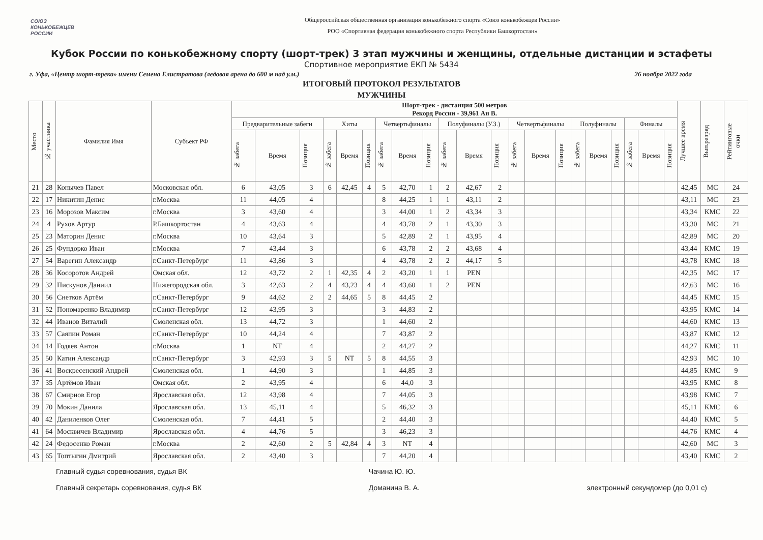СОЮЗ
КОНЬКОБЕЖЦЕВ
РОССИИ
Общероссийская общественная организация конькобежного спорта «Союз конькобежцев России»
РОО «Спортивная федерация конькобежного спорта Республики Башкортостан»
Кубок России по конькобежному спорту (шорт-трек) 3 этап мужчины и женщины, отдельные дистанции и эстафеты
Спортивное мероприятие ЕКП № 5434
г. Уфа, «Центр шорт-трека» имени Семена Елистратова (ледовая арена до 600 м над у.м.) 26 ноября 2022 года
ИТОГОВЫЙ ПРОТОКОЛ РЕЗУЛЬТАТОВ
МУЖЧИНЫ
| Место | № участника | Фамилия Имя | Субъект РФ | Шорт-трек - дистанция 500 метров Рекорд России - 39,961 Ан В. | | | | | | | | | | | | | | | | | | | | | Лучшее время | Вып.разряд | Рейтинговые очки |
| --- | --- | --- | --- | --- | --- | --- | --- | --- | --- | --- | --- | --- | --- | --- | --- | --- | --- | --- | --- | --- | --- | --- | --- | --- | --- | --- | --- |
| | | | | Предварительные забеги | | | Хиты | | | Четвертьфиналы | | | Полуфиналы (У.З.) | | | Четвертьфиналы | | | Полуфиналы | | | Финалы | | | | | |
| | | | | № забега | Время | Позиция | № забега | Время | Позиция | № забега | Время | Позиция | № забега | Время | Позиция | № забега | Время | Позиция | № забега | Время | Позиция | № забега | Время | Позиция | | | |
| 21 | 28 | Конычев Павел | Московская обл. | 6 | 43,05 | 3 | 6 | 42,45 | 4 | 5 | 42,70 | 1 | 2 | 42,67 | 2 | | | | | | | | | | 42,45 | МС | 24 |
| 22 | 17 | Никитин Денис | г.Москва | 11 | 44,05 | 4 | | | | 8 | 44,25 | 1 | 1 | 43,11 | 2 | | | | | | | | | | 43,11 | МС | 23 |
| 23 | 16 | Морозов Максим | г.Москва | 3 | 43,60 | 4 | | | | 3 | 44,00 | 1 | 2 | 43,34 | 3 | | | | | | | | | | 43,34 | КМС | 22 |
| 24 | 4 | Рухов Артур | Р.Башкортостан | 4 | 43,63 | 4 | | | | 4 | 43,78 | 2 | 1 | 43,30 | 3 | | | | | | | | | | 43,30 | МС | 21 |
| 25 | 23 | Маторин Денис | г.Москва | 10 | 43,64 | 3 | | | | 5 | 42,89 | 2 | 1 | 43,95 | 4 | | | | | | | | | | 42,89 | МС | 20 |
| 26 | 25 | Фундорко Иван | г.Москва | 7 | 43,44 | 3 | | | | 6 | 43,78 | 2 | 2 | 43,68 | 4 | | | | | | | | | | 43,44 | КМС | 19 |
| 27 | 54 | Варегин Александр | г.Санкт-Петербург | 11 | 43,86 | 3 | | | | 4 | 43,78 | 2 | 2 | 44,17 | 5 | | | | | | | | | | 43,78 | КМС | 18 |
| 28 | 36 | Косоротов Андрей | Омская обл. | 12 | 43,72 | 2 | 1 | 42,35 | 4 | 2 | 43,20 | 1 | 1 | PEN | | | | | | | | | | | 42,35 | МС | 17 |
| 29 | 32 | Пискунов Даниил | Нижегородская обл. | 3 | 42,63 | 2 | 4 | 43,23 | 4 | 4 | 43,60 | 1 | 2 | PEN | | | | | | | | | | | 42,63 | МС | 16 |
| 30 | 56 | Снетков Артём | г.Санкт-Петербург | 9 | 44,62 | 2 | 2 | 44,65 | 5 | 8 | 44,45 | 2 | | | | | | | | | | | | | 44,45 | КМС | 15 |
| 31 | 52 | Пономаренко Владимир | г.Санкт-Петербург | 12 | 43,95 | 3 | | | | 3 | 44,83 | 2 | | | | | | | | | | | | | 43,95 | КМС | 14 |
| 32 | 44 | Иванов Виталий | Смоленская обл. | 13 | 44,72 | 3 | | | | 1 | 44,60 | 2 | | | | | | | | | | | | | 44,60 | КМС | 13 |
| 33 | 57 | Саяпин Роман | г.Санкт-Петербург | 10 | 44,24 | 4 | | | | 7 | 43,87 | 2 | | | | | | | | | | | | | 43,87 | КМС | 12 |
| 34 | 14 | Годяев Антон | г.Москва | 1 | NT | 4 | | | | 2 | 44,27 | 2 | | | | | | | | | | | | | 44,27 | КМС | 11 |
| 35 | 50 | Катин Александр | г.Санкт-Петербург | 3 | 42,93 | 3 | 5 | NT | 5 | 8 | 44,55 | 3 | | | | | | | | | | | | | 42,93 | МС | 10 |
| 36 | 41 | Воскресенский Андрей | Смоленская обл. | 1 | 44,90 | 3 | | | | 1 | 44,85 | 3 | | | | | | | | | | | | | 44,85 | КМС | 9 |
| 37 | 35 | Артёмов Иван | Омская обл. | 2 | 43,95 | 4 | | | | 6 | 44,0 | 3 | | | | | | | | | | | | | 43,95 | КМС | 8 |
| 38 | 67 | Смирнов Егор | Ярославская обл. | 12 | 43,98 | 4 | | | | 7 | 44,05 | 3 | | | | | | | | | | | | | 43,98 | КМС | 7 |
| 39 | 70 | Мокин Данила | Ярославская обл. | 13 | 45,11 | 4 | | | | 5 | 46,32 | 3 | | | | | | | | | | | | | 45,11 | КМС | 6 |
| 40 | 42 | Даниленков Олег | Смоленская обл. | 7 | 44,41 | 5 | | | | 2 | 44,40 | 3 | | | | | | | | | | | | | 44,40 | КМС | 5 |
| 41 | 64 | Москвичев Владимир | Ярославская обл. | 4 | 44,76 | 5 | | | | 3 | 46,23 | 3 | | | | | | | | | | | | | 44,76 | КМС | 4 |
| 42 | 24 | Федосенко Роман | г.Москва | 2 | 42,60 | 2 | 5 | 42,84 | 4 | 3 | NT | 4 | | | | | | | | | | | | | 42,60 | МС | 3 |
| 43 | 65 | Топтыгин Дмитрий | Ярославская обл. | 2 | 43,40 | 3 | | | | 7 | 44,20 | 4 | | | | | | | | | | | | | 43,40 | КМС | 2 |
Главный судья соревнования, судья ВК
Главный секретарь соревнования, судья ВК
Чачина Ю. Ю.
Доманина В. А.
электронный секундомер (до 0,01 с)